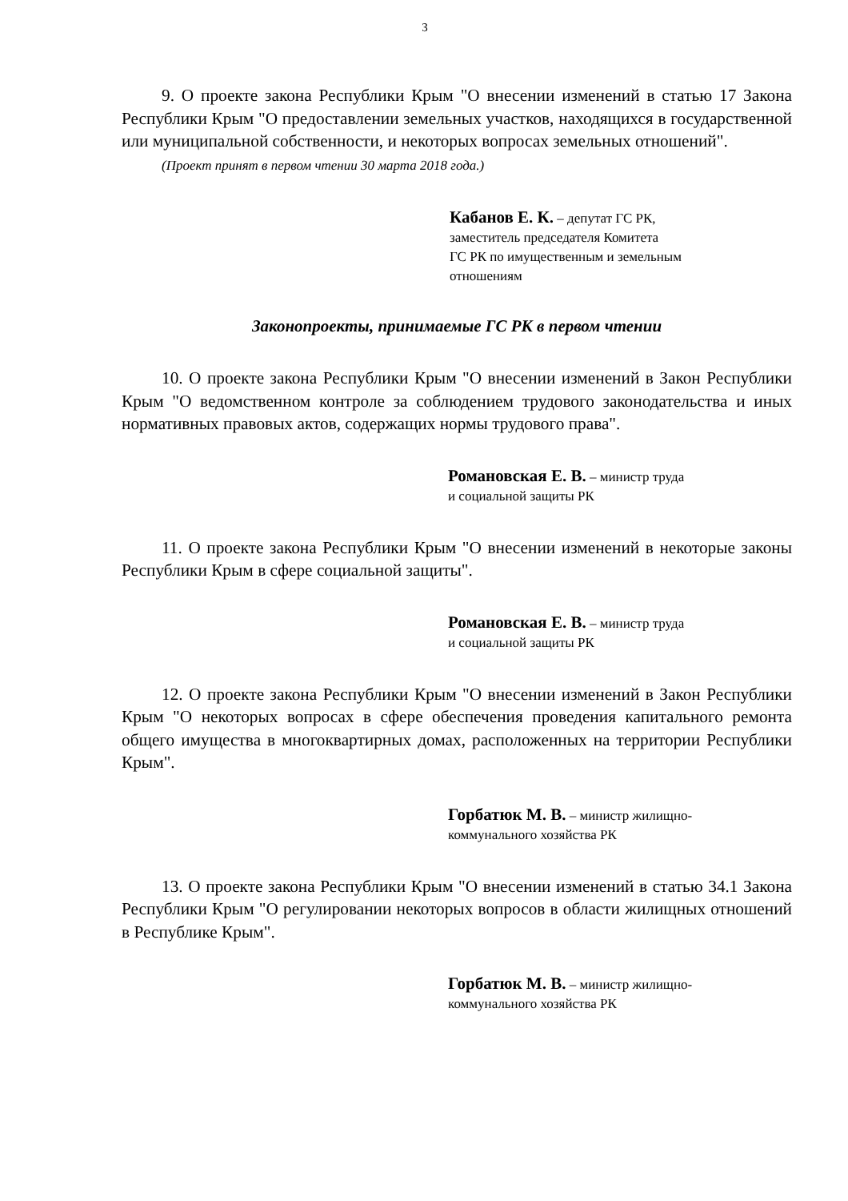3
9. О проекте закона Республики Крым "О внесении изменений в статью 17 Закона Республики Крым "О предоставлении земельных участков, находящихся в государственной или муниципальной собственности, и некоторых вопросах земельных отношений".
(Проект принят в первом чтении 30 марта 2018 года.)
Кабанов Е. К. – депутат ГС РК,
заместитель председателя Комитета
ГС РК по имущественным и земельным
отношениям
Законопроекты, принимаемые ГС РК в первом чтении
10. О проекте закона Республики Крым "О внесении изменений в Закон Республики Крым "О ведомственном контроле за соблюдением трудового законодательства и иных нормативных правовых актов, содержащих нормы трудового права".
Романовская Е. В. – министр труда
и социальной защиты РК
11. О проекте закона Республики Крым "О внесении изменений в некоторые законы Республики Крым в сфере социальной защиты".
Романовская Е. В. – министр труда
и социальной защиты РК
12. О проекте закона Республики Крым "О внесении изменений в Закон Республики Крым "О некоторых вопросах в сфере обеспечения проведения капитального ремонта общего имущества в многоквартирных домах, расположенных на территории Республики Крым".
Горбатюк М. В. – министр жилищно-
коммунального хозяйства РК
13. О проекте закона Республики Крым "О внесении изменений в статью 34.1 Закона Республики Крым "О регулировании некоторых вопросов в области жилищных отношений в Республике Крым".
Горбатюк М. В. – министр жилищно-
коммунального хозяйства РК